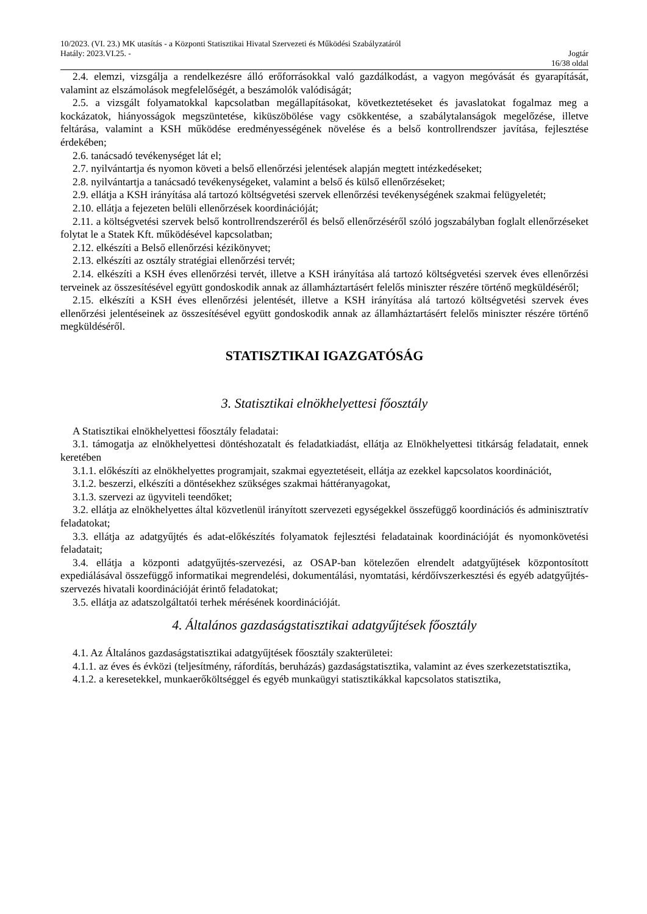10/2023. (VI. 23.) MK utasítás - a Központi Statisztikai Hivatal Szervezeti és Működési Szabályzatáról
Hatály: 2023.VI.25. - Jogtár
16/38 oldal
2.4. elemzi, vizsgálja a rendelkezésre álló erőforrásokkal való gazdálkodást, a vagyon megóvását és gyarapítását, valamint az elszámolások megfelelőségét, a beszámolók valódiságát;
2.5. a vizsgált folyamatokkal kapcsolatban megállapításokat, következtetéseket és javaslatokat fogalmaz meg a kockázatok, hiányosságok megszüntetése, kiküszöbölése vagy csökkentése, a szabálytalanságok megelőzése, illetve feltárása, valamint a KSH működése eredményességének növelése és a belső kontrollrendszer javítása, fejlesztése érdekében;
2.6. tanácsadó tevékenységet lát el;
2.7. nyilvántartja és nyomon követi a belső ellenőrzési jelentések alapján megtett intézkedéseket;
2.8. nyilvántartja a tanácsadó tevékenységeket, valamint a belső és külső ellenőrzéseket;
2.9. ellátja a KSH irányítása alá tartozó költségvetési szervek ellenőrzési tevékenységének szakmai felügyeletét;
2.10. ellátja a fejezeten belüli ellenőrzések koordinációját;
2.11. a költségvetési szervek belső kontrollrendszeréről és belső ellenőrzéséről szóló jogszabályban foglalt ellenőrzéseket folytat le a Statek Kft. működésével kapcsolatban;
2.12. elkészíti a Belső ellenőrzési kézikönyvet;
2.13. elkészíti az osztály stratégiai ellenőrzési tervét;
2.14. elkészíti a KSH éves ellenőrzési tervét, illetve a KSH irányítása alá tartozó költségvetési szervek éves ellenőrzési terveinek az összesítésével együtt gondoskodik annak az államháztartásért felelős miniszter részére történő megküldéséről;
2.15. elkészíti a KSH éves ellenőrzési jelentését, illetve a KSH irányítása alá tartozó költségvetési szervek éves ellenőrzési jelentéseinek az összesítésével együtt gondoskodik annak az államháztartásért felelős miniszter részére történő megküldéséről.
STATISZTIKAI IGAZGATÓSÁG
3. Statisztikai elnökhelyettesi főosztály
A Statisztikai elnökhelyettesi főosztály feladatai:
3.1. támogatja az elnökhelyettesi döntéshozatalt és feladatkiadást, ellátja az Elnökhelyettesi titkárság feladatait, ennek keretében
3.1.1. előkészíti az elnökhelyettes programjait, szakmai egyeztetéseit, ellátja az ezekkel kapcsolatos koordinációt,
3.1.2. beszerzi, elkészíti a döntésekhez szükséges szakmai háttéranyagokat,
3.1.3. szervezi az ügyviteli teendőket;
3.2. ellátja az elnökhelyettes által közvetlenül irányított szervezeti egységekkel összefüggő koordinációs és adminisztratív feladatokat;
3.3. ellátja az adatgyűjtés és adat-előkészítés folyamatok fejlesztési feladatainak koordinációját és nyomonkövetési feladatait;
3.4. ellátja a központi adatgyűjtés-szervezési, az OSAP-ban kötelezően elrendelt adatgyűjtések központosított expediálásával összefüggő informatikai megrendelési, dokumentálási, nyomtatási, kérdőívszerkesztési és egyéb adatgyűjtés-szervezés hivatali koordinációját érintő feladatokat;
3.5. ellátja az adatszolgáltatói terhek mérésének koordinációját.
4. Általános gazdaságstatisztikai adatgyűjtések főosztály
4.1. Az Általános gazdaságstatisztikai adatgyűjtések főosztály szakterületei:
4.1.1. az éves és évközi (teljesítmény, ráfordítás, beruházás) gazdaságstatisztika, valamint az éves szerkezetstatisztika,
4.1.2. a keresetekkel, munkaerőköltséggel és egyéb munkaügyi statisztikákkal kapcsolatos statisztika,